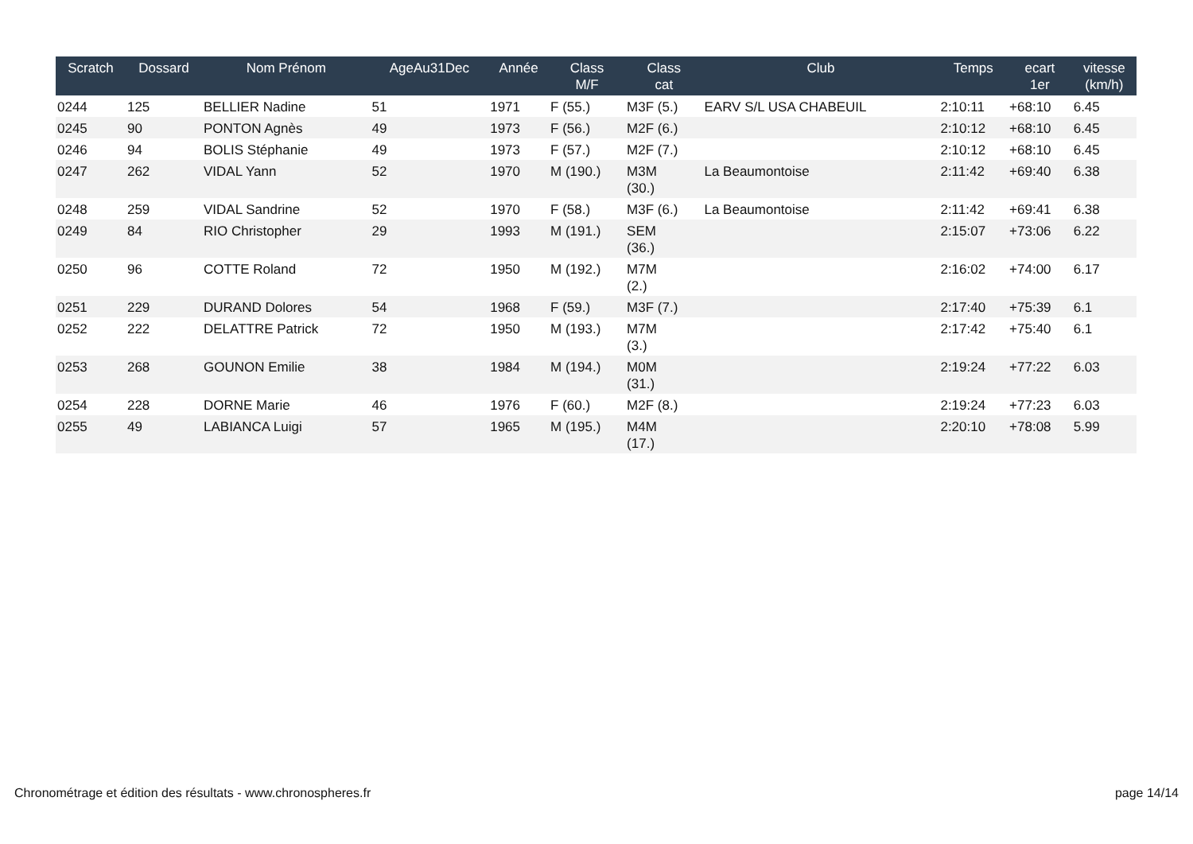| Scratch | Dossard | Nom Prénom | AgeAu31Dec | Année | Class M/F | Class cat | Club | Temps | ecart 1er | vitesse (km/h) |
| --- | --- | --- | --- | --- | --- | --- | --- | --- | --- | --- |
| 0244 | 125 | BELLIER Nadine | 51 | 1971 | F (55.) | M3F (5.) | EARV S/L USA CHABEUIL | 2:10:11 | +68:10 | 6.45 |
| 0245 | 90 | PONTON Agnès | 49 | 1973 | F (56.) | M2F (6.) | | 2:10:12 | +68:10 | 6.45 |
| 0246 | 94 | BOLIS Stéphanie | 49 | 1973 | F (57.) | M2F (7.) | | 2:10:12 | +68:10 | 6.45 |
| 0247 | 262 | VIDAL Yann | 52 | 1970 | M (190.) | M3M (30.) | La Beaumontoise | 2:11:42 | +69:40 | 6.38 |
| 0248 | 259 | VIDAL Sandrine | 52 | 1970 | F (58.) | M3F (6.) | La Beaumontoise | 2:11:42 | +69:41 | 6.38 |
| 0249 | 84 | RIO Christopher | 29 | 1993 | M (191.) | SEM (36.) | | 2:15:07 | +73:06 | 6.22 |
| 0250 | 96 | COTTE Roland | 72 | 1950 | M (192.) | M7M (2.) | | 2:16:02 | +74:00 | 6.17 |
| 0251 | 229 | DURAND Dolores | 54 | 1968 | F (59.) | M3F (7.) | | 2:17:40 | +75:39 | 6.1 |
| 0252 | 222 | DELATTRE Patrick | 72 | 1950 | M (193.) | M7M (3.) | | 2:17:42 | +75:40 | 6.1 |
| 0253 | 268 | GOUNON Emilie | 38 | 1984 | M (194.) | M0M (31.) | | 2:19:24 | +77:22 | 6.03 |
| 0254 | 228 | DORNE Marie | 46 | 1976 | F (60.) | M2F (8.) | | 2:19:24 | +77:23 | 6.03 |
| 0255 | 49 | LABIANCA Luigi | 57 | 1965 | M (195.) | M4M (17.) | | 2:20:10 | +78:08 | 5.99 |
Chronométrage et édition des résultats - www.chronospheres.fr page 14/14